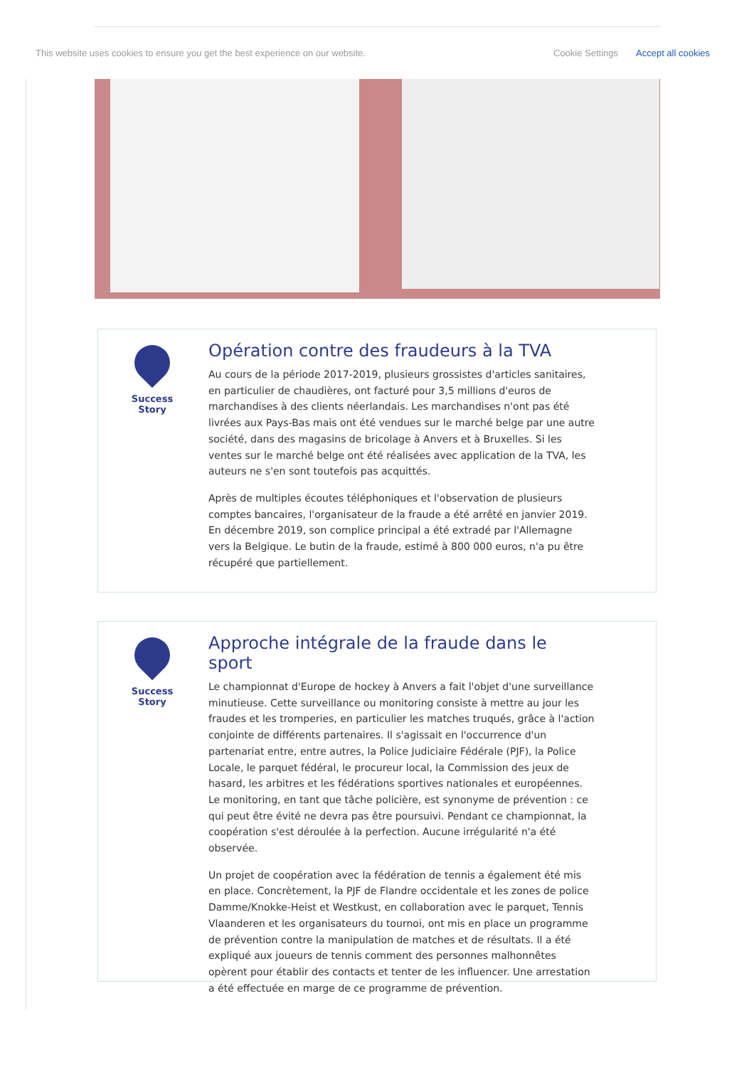This website uses cookies to ensure you get the best experience on our website. Cookie Settings Accept all cookies
Success Story
Opération contre des fraudeurs à la TVA
Au cours de la période 2017-2019, plusieurs grossistes d'articles sanitaires, en particulier de chaudières, ont facturé pour 3,5 millions d'euros de marchandises à des clients néerlandais. Les marchandises n'ont pas été livrées aux Pays-Bas mais ont été vendues sur le marché belge par une autre société, dans des magasins de bricolage à Anvers et à Bruxelles. Si les ventes sur le marché belge ont été réalisées avec application de la TVA, les auteurs ne s'en sont toutefois pas acquittés.
Après de multiples écoutes téléphoniques et l'observation de plusieurs comptes bancaires, l'organisateur de la fraude a été arrêté en janvier 2019. En décembre 2019, son complice principal a été extradé par l'Allemagne vers la Belgique. Le butin de la fraude, estimé à 800 000 euros, n'a pu être récupéré que partiellement.
Success Story
Approche intégrale de la fraude dans le sport
Le championnat d'Europe de hockey à Anvers a fait l'objet d'une surveillance minutieuse. Cette surveillance ou monitoring consiste à mettre au jour les fraudes et les tromperies, en particulier les matches truqués, grâce à l'action conjointe de différents partenaires. Il s'agissait en l'occurrence d'un partenariat entre, entre autres, la Police Judiciaire Fédérale (PJF), la Police Locale, le parquet fédéral, le procureur local, la Commission des jeux de hasard, les arbitres et les fédérations sportives nationales et européennes. Le monitoring, en tant que tâche policière, est synonyme de prévention : ce qui peut être évité ne devra pas être poursuivi. Pendant ce championnat, la coopération s'est déroulée à la perfection. Aucune irrégularité n'a été observée.
Un projet de coopération avec la fédération de tennis a également été mis en place. Concrètement, la PJF de Flandre occidentale et les zones de police Damme/Knokke-Heist et Westkust, en collaboration avec le parquet, Tennis Vlaanderen et les organisateurs du tournoi, ont mis en place un programme de prévention contre la manipulation de matches et de résultats. Il a été expliqué aux joueurs de tennis comment des personnes malhonnêtes opèrent pour établir des contacts et tenter de les influencer. Une arrestation a été effectuée en marge de ce programme de prévention.